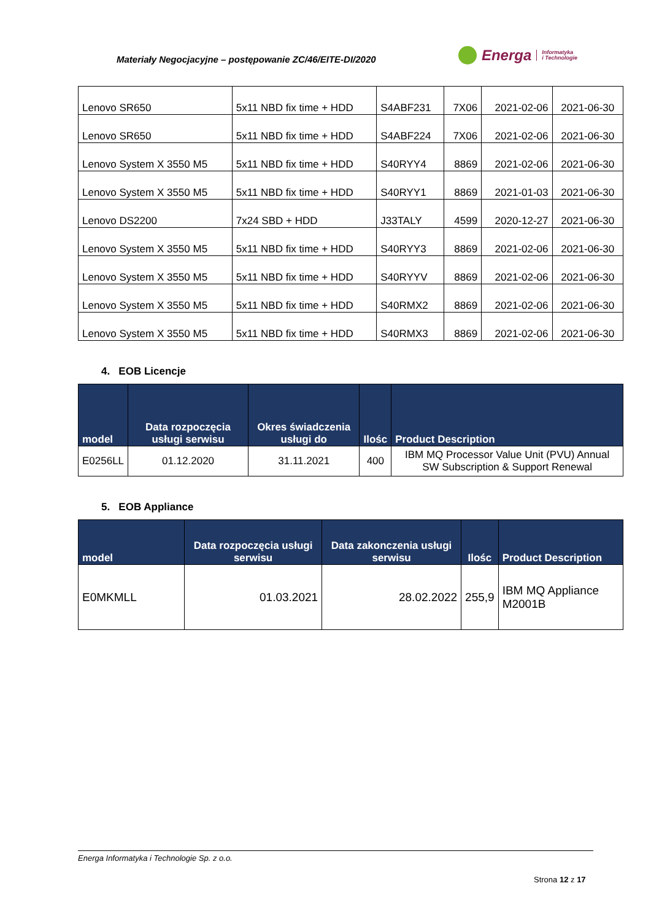Materiały Negocjacyjne – postępowanie ZC/46/EITE-DI/2020
Energa Informatyka
i Technologie
| Lenovo SR650 | 5x11 NBD fix time + HDD | S4ABF231 | 7X06 | 2021-02-06 | 2021-06-30 |
| Lenovo SR650 | 5x11 NBD fix time + HDD | S4ABF224 | 7X06 | 2021-02-06 | 2021-06-30 |
| Lenovo System X 3550 M5 | 5x11 NBD fix time + HDD | S40RYY4 | 8869 | 2021-02-06 | 2021-06-30 |
| Lenovo System X 3550 M5 | 5x11 NBD fix time + HDD | S40RYY1 | 8869 | 2021-01-03 | 2021-06-30 |
| Lenovo DS2200 | 7x24 SBD + HDD | J33TALY | 4599 | 2020-12-27 | 2021-06-30 |
| Lenovo System X 3550 M5 | 5x11 NBD fix time + HDD | S40RYY3 | 8869 | 2021-02-06 | 2021-06-30 |
| Lenovo System X 3550 M5 | 5x11 NBD fix time + HDD | S40RYYV | 8869 | 2021-02-06 | 2021-06-30 |
| Lenovo System X 3550 M5 | 5x11 NBD fix time + HDD | S40RMX2 | 8869 | 2021-02-06 | 2021-06-30 |
| Lenovo System X 3550 M5 | 5x11 NBD fix time + HDD | S40RMX3 | 8869 | 2021-02-06 | 2021-06-30 |
4. EOB Licencje
| model | Data rozpoczęcia usługi serwisu | Okres świadczenia usługi do | Ilośc | Product Description |
| --- | --- | --- | --- | --- |
| E0256LL | 01.12.2020 | 31.11.2021 | 400 | IBM MQ Processor Value Unit (PVU) Annual SW Subscription & Support Renewal |
5. EOB Appliance
| model | Data rozpoczęcia usługi serwisu | Data zakonczenia usługi serwisu | Ilośc | Product Description |
| --- | --- | --- | --- | --- |
| E0MKMLL | 01.03.2021 | 28.02.2022 | 255,9 | IBM MQ Appliance M2001B |
Energa Informatyka i Technologie Sp. z o.o.
Strona 12 z 17